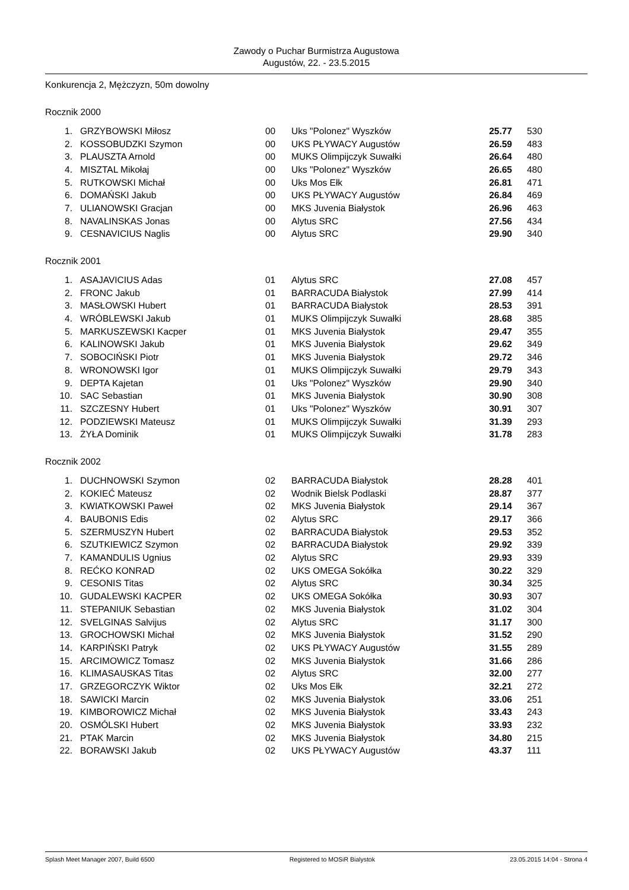Zawody o Puchar Burmistrza Augustowa
Augustów, 22. - 23.5.2015
Konkurencja 2, Mężczyzn, 50m dowolny
Rocznik 2000
| 1. | GRZYBOWSKI Miłosz | 00 | Uks "Polonez" Wyszków | 25.77 | 530 |
| 2. | KOSSOBUDZKI Szymon | 00 | UKS PŁYWACY Augustów | 26.59 | 483 |
| 3. | PLAUSZTA Arnold | 00 | MUKS Olimpijczyk Suwałki | 26.64 | 480 |
| 4. | MISZTAL Mikołaj | 00 | Uks "Polonez" Wyszków | 26.65 | 480 |
| 5. | RUTKOWSKI Michał | 00 | Uks Mos Ełk | 26.81 | 471 |
| 6. | DOMAŃSKI Jakub | 00 | UKS PŁYWACY Augustów | 26.84 | 469 |
| 7. | ULIANOWSKI Gracjan | 00 | MKS Juvenia Białystok | 26.96 | 463 |
| 8. | NAVALINSKAS Jonas | 00 | Alytus SRC | 27.56 | 434 |
| 9. | CESNAVICIUS Naglis | 00 | Alytus SRC | 29.90 | 340 |
Rocznik 2001
| 1. | ASAJAVICIUS Adas | 01 | Alytus SRC | 27.08 | 457 |
| 2. | FRONC Jakub | 01 | BARRACUDA Białystok | 27.99 | 414 |
| 3. | MASŁOWSKI Hubert | 01 | BARRACUDA Białystok | 28.53 | 391 |
| 4. | WRÓBLEWSKI Jakub | 01 | MUKS Olimpijczyk Suwałki | 28.68 | 385 |
| 5. | MARKUSZEWSKI Kacper | 01 | MKS Juvenia Białystok | 29.47 | 355 |
| 6. | KALINOWSKI Jakub | 01 | MKS Juvenia Białystok | 29.62 | 349 |
| 7. | SOBOCIŃSKI Piotr | 01 | MKS Juvenia Białystok | 29.72 | 346 |
| 8. | WRONOWSKI Igor | 01 | MUKS Olimpijczyk Suwałki | 29.79 | 343 |
| 9. | DEPTA Kajetan | 01 | Uks "Polonez" Wyszków | 29.90 | 340 |
| 10. | SAC Sebastian | 01 | MKS Juvenia Białystok | 30.90 | 308 |
| 11. | SZCZESNY Hubert | 01 | Uks "Polonez" Wyszków | 30.91 | 307 |
| 12. | PODZIEWSKI Mateusz | 01 | MUKS Olimpijczyk Suwałki | 31.39 | 293 |
| 13. | ŻYŁA Dominik | 01 | MUKS Olimpijczyk Suwałki | 31.78 | 283 |
Rocznik 2002
| 1. | DUCHNOWSKI Szymon | 02 | BARRACUDA Białystok | 28.28 | 401 |
| 2. | KOKIEĆ Mateusz | 02 | Wodnik Bielsk Podlaski | 28.87 | 377 |
| 3. | KWIATKOWSKI Paweł | 02 | MKS Juvenia Białystok | 29.14 | 367 |
| 4. | BAUBONIS Edis | 02 | Alytus SRC | 29.17 | 366 |
| 5. | SZERMUSZYN Hubert | 02 | BARRACUDA Białystok | 29.53 | 352 |
| 6. | SZUTKIEWICZ Szymon | 02 | BARRACUDA Białystok | 29.92 | 339 |
| 7. | KAMANDULIS Ugnius | 02 | Alytus SRC | 29.93 | 339 |
| 8. | REĆKO KONRAD | 02 | UKS OMEGA Sokółka | 30.22 | 329 |
| 9. | CESONIS Titas | 02 | Alytus SRC | 30.34 | 325 |
| 10. | GUDALEWSKI KACPER | 02 | UKS OMEGA Sokółka | 30.93 | 307 |
| 11. | STEPANIUK Sebastian | 02 | MKS Juvenia Białystok | 31.02 | 304 |
| 12. | SVELGINAS Salvijus | 02 | Alytus SRC | 31.17 | 300 |
| 13. | GROCHOWSKI Michał | 02 | MKS Juvenia Białystok | 31.52 | 290 |
| 14. | KARPIŃSKI Patryk | 02 | UKS PŁYWACY Augustów | 31.55 | 289 |
| 15. | ARCIMOWICZ Tomasz | 02 | MKS Juvenia Białystok | 31.66 | 286 |
| 16. | KLIMASAUSKAS Titas | 02 | Alytus SRC | 32.00 | 277 |
| 17. | GRZEGORCZYK Wiktor | 02 | Uks Mos Ełk | 32.21 | 272 |
| 18. | SAWICKI Marcin | 02 | MKS Juvenia Białystok | 33.06 | 251 |
| 19. | KIMBOROWICZ Michał | 02 | MKS Juvenia Białystok | 33.43 | 243 |
| 20. | OSMÓLSKI Hubert | 02 | MKS Juvenia Białystok | 33.93 | 232 |
| 21. | PTAK Marcin | 02 | MKS Juvenia Białystok | 34.80 | 215 |
| 22. | BORAWSKI Jakub | 02 | UKS PŁYWACY Augustów | 43.37 | 111 |
Splash Meet Manager 2007, Build 6500 Registered to MOSiR Bialystok 23.05.2015 14:04 - Strona 4